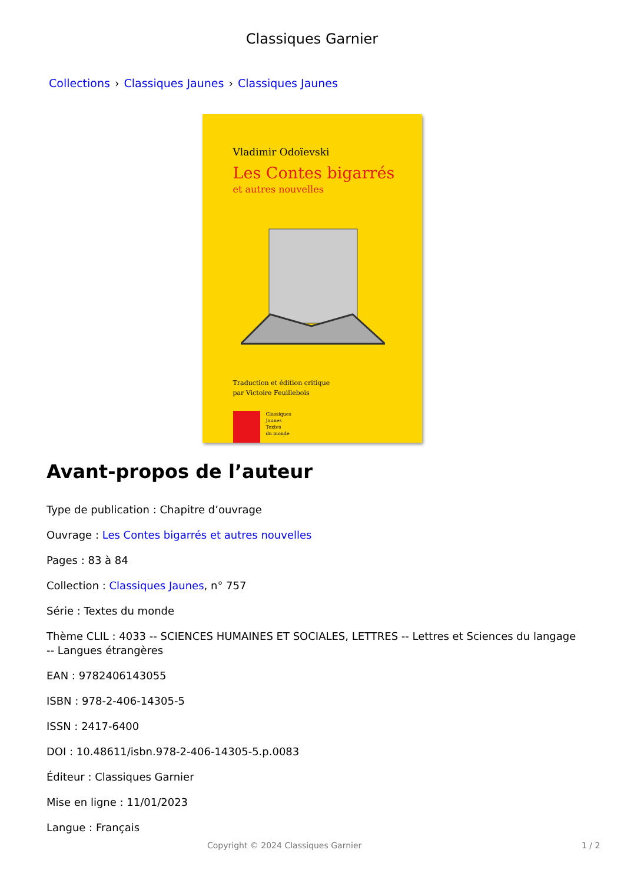Classiques Garnier
Collections › Classiques Jaunes › Classiques Jaunes
Vladimir Odoïevski
Les Contes bigarrés
et autres nouvelles
Traduction et édition critique
par Victoire Feuillebois
Classiques
Jaunes
Textes
du monde
Avant-propos de l’auteur
Type de publication : Chapitre d’ouvrage
Ouvrage : Les Contes bigarrés et autres nouvelles
Pages : 83 à 84
Collection : Classiques Jaunes, n° 757
Série : Textes du monde
Thème CLIL : 4033 -- SCIENCES HUMAINES ET SOCIALES, LETTRES -- Lettres et Sciences du langage -- Langues étrangères
EAN : 9782406143055
ISBN : 978-2-406-14305-5
ISSN : 2417-6400
DOI : 10.48611/isbn.978-2-406-14305-5.p.0083
Éditeur : Classiques Garnier
Mise en ligne : 11/01/2023
Langue : Français
Copyright © 2024 Classiques Garnier 1 / 2